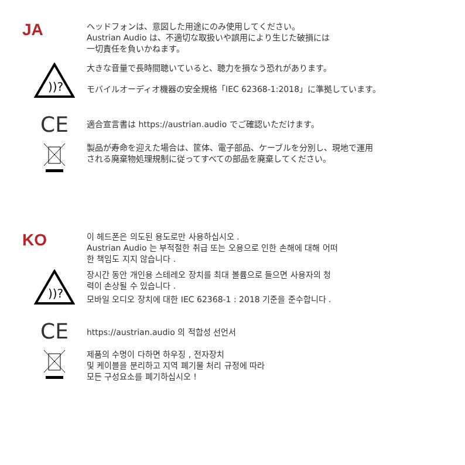JA
ヘッドフォンは、意図した用途にのみ使用してください。
Austrian Audio は、不適切な取扱いや誤用により生じた破損には
一切責任を負いかねます。
))?
大きな音量で長時間聴いていると、聴力を損なう恐れがあります。
モバイルオーディオ機器の安全規格「IEC 62368-1:2018」に準拠しています。
CE
適合宣言書は https://austrian.audio でご確認いただけます。
製品が寿命を迎えた場合は、筐体、電子部品、ケーブルを分別し、現地で運用
される廃棄物処理規制に従ってすべての部品を廃棄してください。
KO
이 헤드폰은 의도된 용도로만 사용하십시오 .
Austrian Audio 는 부적절한 취급 또는 오용으로 인한 손해에 대해 어떠
한 책임도 지지 않습니다 .
))?
장시간 동안 개인용 스테레오 장치를 최대 볼륨으로 들으면 사용자의 청
력이 손상될 수 있습니다 .
모바일 오디오 장치에 대한 IEC 62368-1 : 2018 기준을 준수합니다 .
CE
https://austrian.audio 의 적합성 선언서
제품의 수명이 다하면 하우징 , 전자장치
및 케이블을 분리하고 지역 폐기물 처리 규정에 따라
모든 구성요소를 폐기하십시오 !